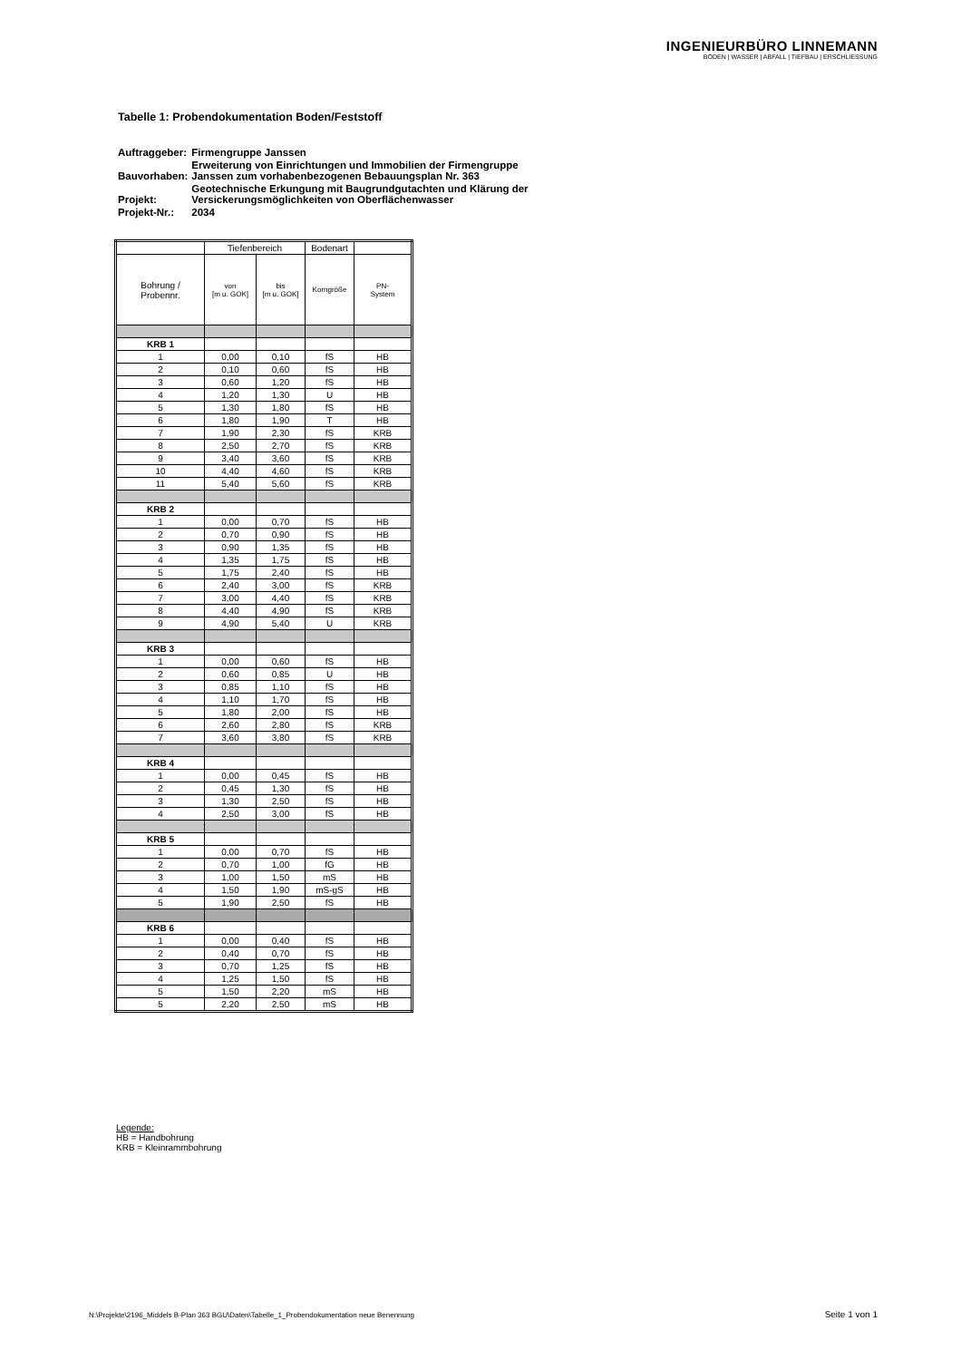INGENIEURBÜRO LINNEMANN
BODEN | WASSER | ABFALL | TIEFBAU | ERSCHLIESSUNG
Tabelle 1: Probendokumentation Boden/Feststoff
| Auftraggeber: | Firmengruppe Janssen |
| Bauvorhaben: | Erweiterung von Einrichtungen und Immobilien der Firmengruppe Janssen zum vorhabenbezogenen Bebauungsplan Nr. 363 |
| Projekt: | Geotechnische Erkungung mit Baugrundgutachten und Klärung der Versickerungsmöglichkeiten von Oberflächenwasser |
| Projekt-Nr.: | 2034 |
| | Tiefenbereich | | Bodenart | |
| --- | --- | --- | --- | --- |
| Bohrung / Probennr. | von [m u. GOK] | bis [m u. GOK] | Korngröße | PN- System |
| KRB 1 | | | | |
| 1 | 0,00 | 0,10 | fS | HB |
| 2 | 0,10 | 0,60 | fS | HB |
| 3 | 0,60 | 1,20 | fS | HB |
| 4 | 1,20 | 1,30 | U | HB |
| 5 | 1,30 | 1,80 | fS | HB |
| 6 | 1,80 | 1,90 | T | HB |
| 7 | 1,90 | 2,30 | fS | KRB |
| 8 | 2,50 | 2,70 | fS | KRB |
| 9 | 3,40 | 3,60 | fS | KRB |
| 10 | 4,40 | 4,60 | fS | KRB |
| 11 | 5,40 | 5,60 | fS | KRB |
| KRB 2 | | | | |
| 1 | 0,00 | 0,70 | fS | HB |
| 2 | 0,70 | 0,90 | fS | HB |
| 3 | 0,90 | 1,35 | fS | HB |
| 4 | 1,35 | 1,75 | fS | HB |
| 5 | 1,75 | 2,40 | fS | HB |
| 6 | 2,40 | 3,00 | fS | KRB |
| 7 | 3,00 | 4,40 | fS | KRB |
| 8 | 4,40 | 4,90 | fS | KRB |
| 9 | 4,90 | 5,40 | U | KRB |
| KRB 3 | | | | |
| 1 | 0,00 | 0,60 | fS | HB |
| 2 | 0,60 | 0,85 | U | HB |
| 3 | 0,85 | 1,10 | fS | HB |
| 4 | 1,10 | 1,70 | fS | HB |
| 5 | 1,80 | 2,00 | fS | HB |
| 6 | 2,60 | 2,80 | fS | KRB |
| 7 | 3,60 | 3,80 | fS | KRB |
| KRB 4 | | | | |
| 1 | 0,00 | 0,45 | fS | HB |
| 2 | 0,45 | 1,30 | fS | HB |
| 3 | 1,30 | 2,50 | fS | HB |
| 4 | 2,50 | 3,00 | fS | HB |
| KRB 5 | | | | |
| 1 | 0,00 | 0,70 | fS | HB |
| 2 | 0,70 | 1,00 | fG | HB |
| 3 | 1,00 | 1,50 | mS | HB |
| 4 | 1,50 | 1,90 | mS-gS | HB |
| 5 | 1,90 | 2,50 | fS | HB |
| KRB 6 | | | | |
| 1 | 0,00 | 0,40 | fS | HB |
| 2 | 0,40 | 0,70 | fS | HB |
| 3 | 0,70 | 1,25 | fS | HB |
| 4 | 1,25 | 1,50 | fS | HB |
| 5 | 1,50 | 2,20 | mS | HB |
| 5 | 2,20 | 2,50 | mS | HB |
Legende:
HB = Handbohrung
KRB = Kleinrammbohrung
N:\Projekte\2196_Middels B-Plan 363 BGU\Daten\Tabelle_1_Probendokumentation neue Benennung
Seite 1 von 1